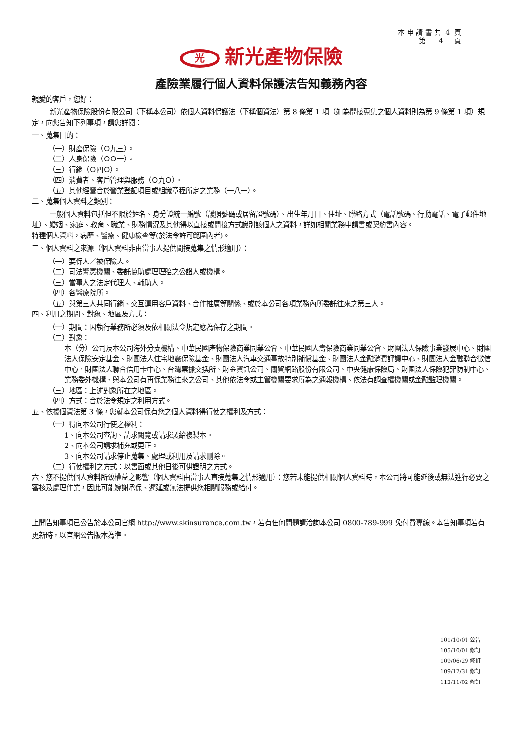本 申 請 書 共 4 頁 第 4 頁
光新光產物保險
產險業履行個人資料保護法告知義務內容
親愛的客戶，您好：
新光產物保險股份有限公司（下稱本公司）依個人資料保護法（下稱個資法）第 8 條第 1 項（如為間接蒐集之個人資料則為第 9 條第 1 項）規定，向您告知下列事項，請您詳閱：
一、蒐集目的：
（一）財產保險（Ｏ九三）。
（二）人身保險（ＯＯ一）。
（三）行銷（Ｏ四Ｏ）。
（四）消費者、客戶管理與服務（Ｏ九Ｏ）。
（五）其他經營合於營業登記項目或組織章程所定之業務（一八一）。
二、蒐集個人資料之類別：
一般個人資料包括但不限於姓名、身分證統一編號（護照號碼或居留證號碼）、出生年月日、住址、聯絡方式（電話號碼、行動電話、電子郵件地址）、婚姻、家庭、教育、職業、財務情況及其他得以直接或間接方式識別該個人之資料，詳如相關業務申請書或契約書內容。
特種個人資料，病歷、醫療、健康檢查等(於法令許可範圍內者)。
三、個人資料之來源（個人資料非由當事人提供間接蒐集之情形適用）：
（一）要保人／被保險人。
（二）司法警憲機關、委託協助處理理賠之公證人或機構。
（三）當事人之法定代理人、輔助人。
（四）各醫療院所。
（五）與第三人共同行銷、交互運用客戶資料、合作推廣等關係、或於本公司各項業務內所委託往來之第三人。
四、利用之期間、對象、地區及方式：
（一）期間：因執行業務所必須及依相關法令規定應為保存之期間。
（二）對象：
本（分）公司及本公司海外分支機構、中華民國產物保險商業同業公會、中華民國人壽保險商業同業公會、財團法人保險事業發展中心、財團法人保險安定基金、財團法人住宅地震保險基金、財團法人汽車交通事故特別補償基金、財團法人金融消費評議中心、財團法人金融聯合徵信中心、財團法人聯合信用卡中心、台灣票據交換所、財金資訊公司、關貿網路股份有限公司、中央健康保險局、財團法人保險犯罪防制中心、業務委外機構、與本公司有再保業務往來之公司、其他依法令或主管機關要求所為之通報機構、依法有調查權機關或金融監理機關。
（三）地區：上述對象所在之地區。
（四）方式：合於法令規定之利用方式。
五、依據個資法第 3 條，您就本公司保有您之個人資料得行使之權利及方式：
（一）得向本公司行使之權利：
1、向本公司查詢、請求閱覽或請求製給複製本。
2、向本公司請求補充或更正。
3、向本公司請求停止蒐集、處理或利用及請求刪除。
（二）行使權利之方式：以書面或其他日後可供證明之方式。
六、您不提供個人資料所致權益之影響（個人資料由當事人直接蒐集之情形適用）：您若未能提供相關個人資料時，本公司將可能延後或無法進行必要之審核及處理作業，因此可能婉謝承保、遲延或無法提供您相關服務或給付。
上開告知事項已公告於本公司官網 http://www.skinsurance.com.tw，若有任何問題請洽詢本公司 0800-789-999 免付費專線。本告知事項若有更新時，以官網公告版本為準。
101/10/01 公告
105/10/01 修訂
109/06/29 修訂
109/12/31 修訂
112/11/02 修訂